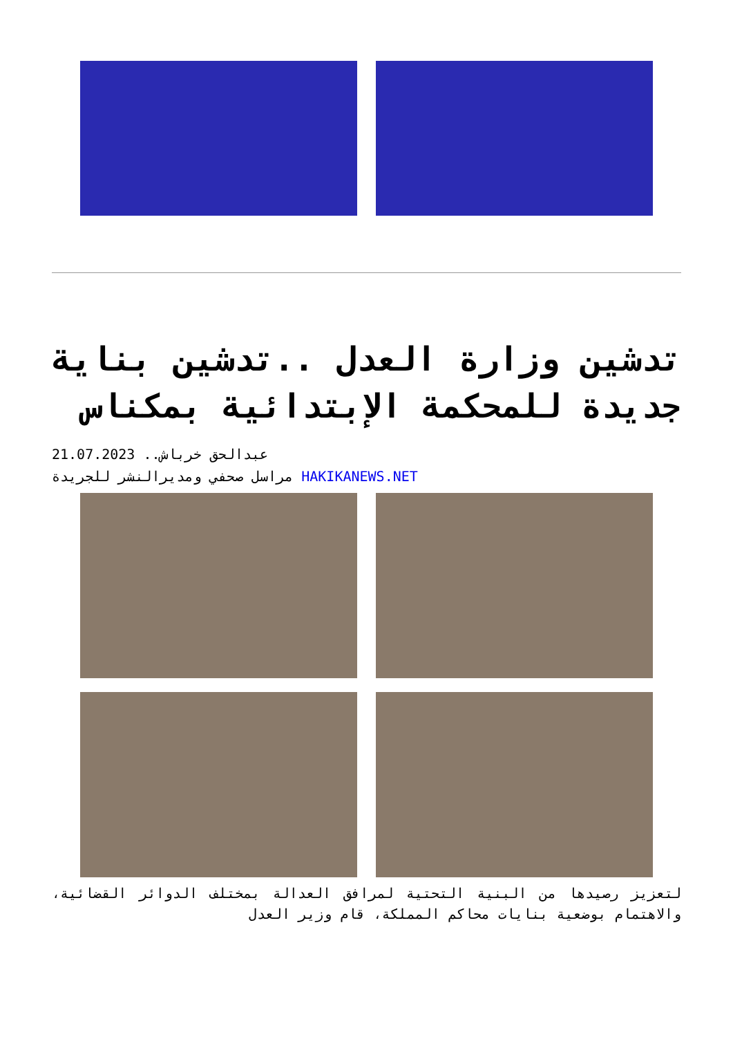تدشين وزارة العدل ..تدشين بناية جديدة للمحكمة الإبتدائية بمكناس
21.07.2023 ..عبدالحق خرباش
مراسل صحفي ومديرالنشر للجريدة HAKIKANEWS.NET
لتعزيز رصيدها من البنية التحتية لمرافق العدالة بمختلف الدوائر القضائية، والاهتمام بوضعية بنايات محاكم المملكة، قام وزير العدل